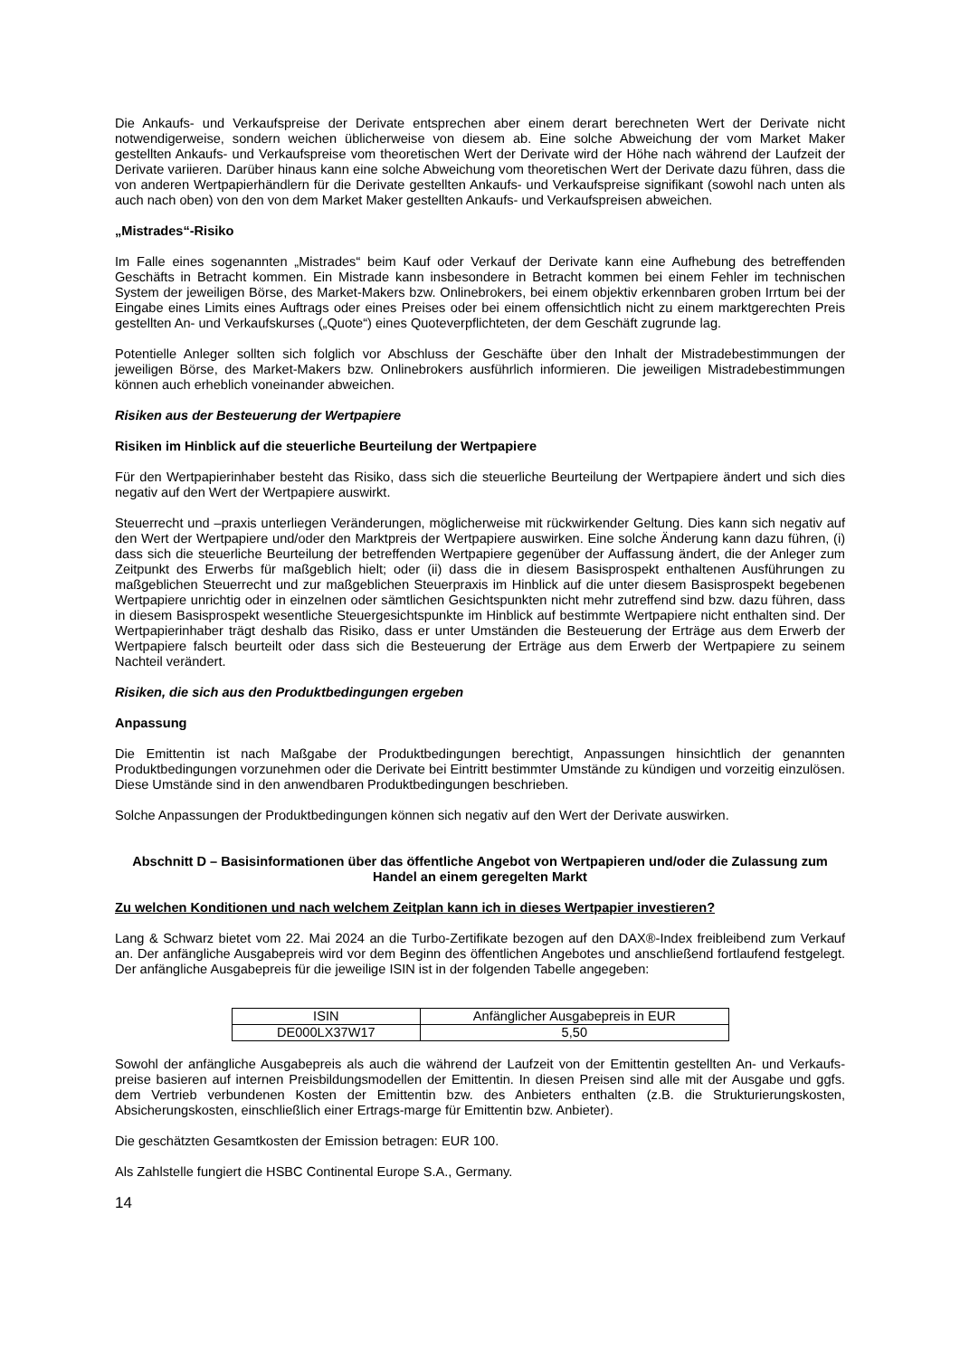Die Ankaufs- und Verkaufspreise der Derivate entsprechen aber einem derart berechneten Wert der Derivate nicht notwendigerweise, sondern weichen üblicherweise von diesem ab. Eine solche Abweichung der vom Market Maker gestellten Ankaufs- und Verkaufspreise vom theoretischen Wert der Derivate wird der Höhe nach während der Laufzeit der Derivate variieren. Darüber hinaus kann eine solche Abweichung vom theoretischen Wert der Derivate dazu führen, dass die von anderen Wertpapierhändlern für die Derivate gestellten Ankaufs- und Verkaufspreise signifikant (sowohl nach unten als auch nach oben) von den von dem Market Maker gestellten Ankaufs- und Verkaufspreisen abweichen.
„Mistrades“-Risiko
Im Falle eines sogenannten „Mistrades“ beim Kauf oder Verkauf der Derivate kann eine Aufhebung des betreffenden Geschäfts in Betracht kommen. Ein Mistrade kann insbesondere in Betracht kommen bei einem Fehler im technischen System der jeweiligen Börse, des Market-Makers bzw. Onlinebrokers, bei einem objektiv erkennbaren groben Irrtum bei der Eingabe eines Limits eines Auftrags oder eines Preises oder bei einem offensichtlich nicht zu einem marktgerechten Preis gestellten An- und Verkaufskurses („Quote“) eines Quoteverpflichteten, der dem Geschäft zugrunde lag.
Potentielle Anleger sollten sich folglich vor Abschluss der Geschäfte über den Inhalt der Mistradebestimmungen der jeweiligen Börse, des Market-Makers bzw. Onlinebrokers ausführlich informieren. Die jeweiligen Mistradebestimmungen können auch erheblich voneinander abweichen.
Risiken aus der Besteuerung der Wertpapiere
Risiken im Hinblick auf die steuerliche Beurteilung der Wertpapiere
Für den Wertpapierinhaber besteht das Risiko, dass sich die steuerliche Beurteilung der Wertpapiere ändert und sich dies negativ auf den Wert der Wertpapiere auswirkt.
Steuerrecht und –praxis unterliegen Veränderungen, möglicherweise mit rückwirkender Geltung. Dies kann sich negativ auf den Wert der Wertpapiere und/oder den Marktpreis der Wertpapiere auswirken. Eine solche Änderung kann dazu führen, (i) dass sich die steuerliche Beurteilung der betreffenden Wertpapiere gegenüber der Auffassung ändert, die der Anleger zum Zeitpunkt des Erwerbs für maßgeblich hielt; oder (ii) dass die in diesem Basisprospekt enthaltenen Ausführungen zu maßgeblichen Steuerrecht und zur maßgeblichen Steuerpraxis im Hinblick auf die unter diesem Basisprospekt begebenen Wertpapiere unrichtig oder in einzelnen oder sämtlichen Gesichtspunkten nicht mehr zutreffend sind bzw. dazu führen, dass in diesem Basisprospekt wesentliche Steuergesichtspunkte im Hinblick auf bestimmte Wertpapiere nicht enthalten sind. Der Wertpapierinhaber trägt deshalb das Risiko, dass er unter Umständen die Besteuerung der Erträge aus dem Erwerb der Wertpapiere falsch beurteilt oder dass sich die Besteuerung der Erträge aus dem Erwerb der Wertpapiere zu seinem Nachteil verändert.
Risiken, die sich aus den Produktbedingungen ergeben
Anpassung
Die Emittentin ist nach Maßgabe der Produktbedingungen berechtigt, Anpassungen hinsichtlich der genannten Produktbedingungen vorzunehmen oder die Derivate bei Eintritt bestimmter Umstände zu kündigen und vorzeitig einzulösen. Diese Umstände sind in den anwendbaren Produktbedingungen beschrieben.
Solche Anpassungen der Produktbedingungen können sich negativ auf den Wert der Derivate auswirken.
Abschnitt D – Basisinformationen über das öffentliche Angebot von Wertpapieren und/oder die Zulassung zum Handel an einem geregelten Markt
Zu welchen Konditionen und nach welchem Zeitplan kann ich in dieses Wertpapier investieren?
Lang & Schwarz bietet vom 22. Mai 2024 an die Turbo-Zertifikate bezogen auf den DAX®-Index freibleibend zum Verkauf an. Der anfängliche Ausgabepreis wird vor dem Beginn des öffentlichen Angebotes und anschließend fortlaufend festgelegt. Der anfängliche Ausgabepreis für die jeweilige ISIN ist in der folgenden Tabelle angegeben:
| ISIN | Anfänglicher Ausgabepreis in EUR |
| DE000LX37W17 | 5,50 |
Sowohl der anfängliche Ausgabepreis als auch die während der Laufzeit von der Emittentin gestellten An- und Verkaufs-preise basieren auf internen Preisbildungsmodellen der Emittentin. In diesen Preisen sind alle mit der Ausgabe und ggfs. dem Vertrieb verbundenen Kosten der Emittentin bzw. des Anbieters enthalten (z.B. die Strukturierungskosten, Absicherungskosten, einschließlich einer Ertrags-marge für Emittentin bzw. Anbieter).
Die geschätzten Gesamtkosten der Emission betragen: EUR 100.
Als Zahlstelle fungiert die HSBC Continental Europe S.A., Germany.
14